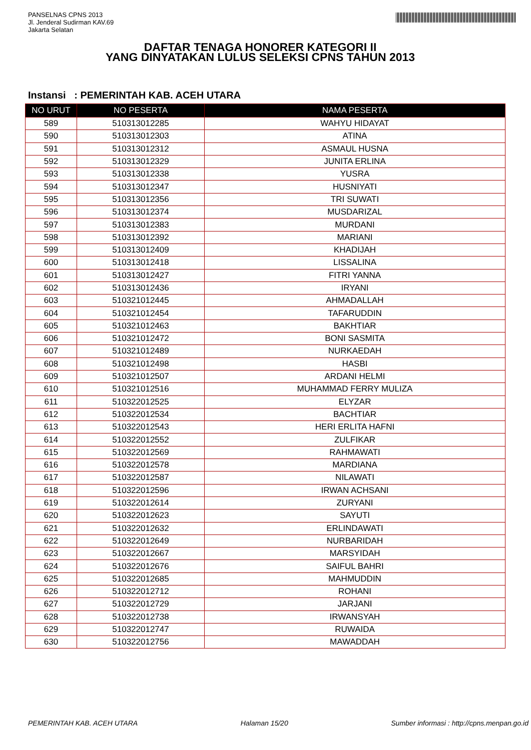PANSELNAS CPNS 2013
Jl. Jenderal Sudirman KAV.69
Jakarta Selatan
DAFTAR TENAGA HONORER KATEGORI II
YANG DINYATAKAN LULUS SELEKSI CPNS TAHUN 2013
Instansi : PEMERINTAH KAB. ACEH UTARA
| NO URUT | NO PESERTA | NAMA PESERTA |
| --- | --- | --- |
| 589 | 510313012285 | WAHYU HIDAYAT |
| 590 | 510313012303 | ATINA |
| 591 | 510313012312 | ASMAUL HUSNA |
| 592 | 510313012329 | JUNITA ERLINA |
| 593 | 510313012338 | YUSRA |
| 594 | 510313012347 | HUSNIYATI |
| 595 | 510313012356 | TRI SUWATI |
| 596 | 510313012374 | MUSDARIZAL |
| 597 | 510313012383 | MURDANI |
| 598 | 510313012392 | MARIANI |
| 599 | 510313012409 | KHADIJAH |
| 600 | 510313012418 | LISSALINA |
| 601 | 510313012427 | FITRI YANNA |
| 602 | 510313012436 | IRYANI |
| 603 | 510321012445 | AHMADALLAH |
| 604 | 510321012454 | TAFARUDDIN |
| 605 | 510321012463 | BAKHTIAR |
| 606 | 510321012472 | BONI SASMITA |
| 607 | 510321012489 | NURKAEDAH |
| 608 | 510321012498 | HASBI |
| 609 | 510321012507 | ARDANI HELMI |
| 610 | 510321012516 | MUHAMMAD FERRY MULIZA |
| 611 | 510322012525 | ELYZAR |
| 612 | 510322012534 | BACHTIAR |
| 613 | 510322012543 | HERI ERLITA HAFNI |
| 614 | 510322012552 | ZULFIKAR |
| 615 | 510322012569 | RAHMAWATI |
| 616 | 510322012578 | MARDIANA |
| 617 | 510322012587 | NILAWATI |
| 618 | 510322012596 | IRWAN ACHSANI |
| 619 | 510322012614 | ZURYANI |
| 620 | 510322012623 | SAYUTI |
| 621 | 510322012632 | ERLINDAWATI |
| 622 | 510322012649 | NURBARIDAH |
| 623 | 510322012667 | MARSYIDAH |
| 624 | 510322012676 | SAIFUL BAHRI |
| 625 | 510322012685 | MAHMUDDIN |
| 626 | 510322012712 | ROHANI |
| 627 | 510322012729 | JARJANI |
| 628 | 510322012738 | IRWANSYAH |
| 629 | 510322012747 | RUWAIDA |
| 630 | 510322012756 | MAWADDAH |
PEMERINTAH KAB. ACEH UTARA Halaman 15/20 Sumber informasi : http://cpns.menpan.go.id